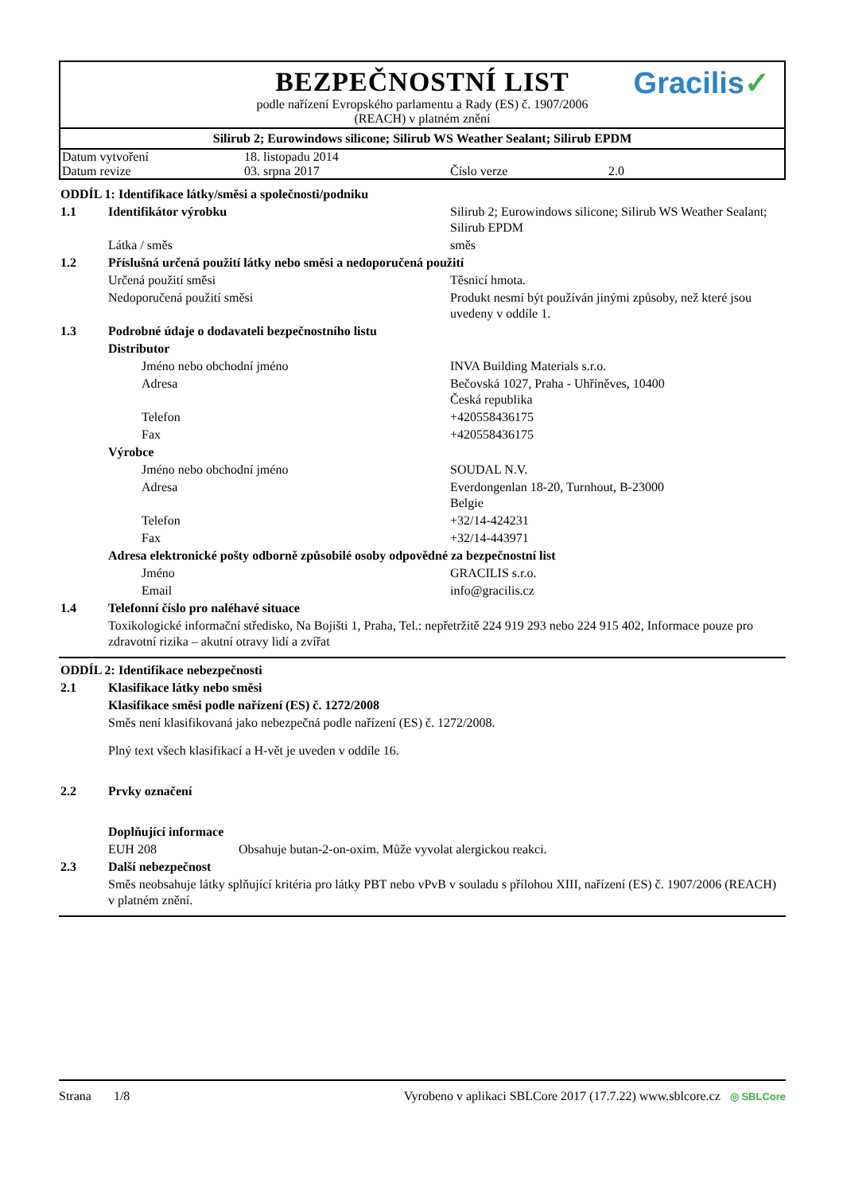BEZPEČNOSTNÍ LIST
Gracilis✓
podle nařízení Evropského parlamentu a Rady (ES) č. 1907/2006
(REACH) v platném znění
Silirub 2; Eurowindows silicone; Silirub WS Weather Sealant; Silirub EPDM
| Datum vytvoření | 18. listopadu 2014 | | |
| Datum revize | 03. srpna 2017 | Číslo verze | 2.0 |
| ODDÍL 1: Identifikace látky/směsi a společnosti/podniku | | |
| 1.1 | Identifikátor výrobku | Silirub 2; Eurowindows silicone; Silirub WS Weather Sealant; Silirub EPDM |
| | Látka / směs | směs |
| 1.2 | Příslušná určená použití látky nebo směsi a nedoporučená použití | |
| | Určená použití směsi | Těsnicí hmota. |
| | Nedoporučená použití směsi | Produkt nesmí být používán jinými způsoby, než které jsou uvedeny v oddíle 1. |
| 1.3 | Podrobné údaje o dodavateli bezpečnostního listu | |
| | Distributor | |
| | Jméno nebo obchodní jméno | INVA Building Materials s.r.o. |
| | Adresa | Bečovská 1027, Praha - Uhříněves, 10400 Česká republika |
| | Telefon | +420558436175 |
| | Fax | +420558436175 |
| | Výrobce | |
| | Jméno nebo obchodní jméno | SOUDAL N.V. |
| | Adresa | Everdongenlan 18-20, Turnhout, B-23000 Belgie |
| | Telefon | +32/14-424231 |
| | Fax | +32/14-443971 |
| | Adresa elektronické pošty odborně způsobilé osoby odpovědné za bezpečnostní list | |
| | Jméno | GRACILIS s.r.o. |
| | Email | info@gracilis.cz |
| 1.4 | Telefonní číslo pro naléhavé situace | |
| | Toxikologické informační středisko, Na Bojišti 1, Praha, Tel.: nepřetržitě 224 919 293 nebo 224 915 402, Informace pouze pro zdravotní rizika – akutní otravy lidí a zvířat | |
| ODDÍL 2: Identifikace nebezpečnosti | | |
| 2.1 | Klasifikace látky nebo směsi | |
| | Klasifikace směsi podle nařízení (ES) č. 1272/2008 | |
| | Směs není klasifikovaná jako nebezpečná podle nařízení (ES) č. 1272/2008. | |
| | Plný text všech klasifikací a H-vět je uveden v oddíle 16. | |
| 2.2 | Prvky označení | |
| | Doplňující informace | |
| | EUH 208 | Obsahuje butan-2-on-oxim. Může vyvolat alergickou reakci. |
| 2.3 | Další nebezpečnost | |
| | Směs neobsahuje látky splňující kritéria pro látky PBT nebo vPvB v souladu s přílohou XIII, nařízení (ES) č. 1907/2006 (REACH) v platném znění. | |
Strana 1/8 Vyrobeno v aplikaci SBLCore 2017 (17.7.22) www.sblcore.cz ◎ SBLCore